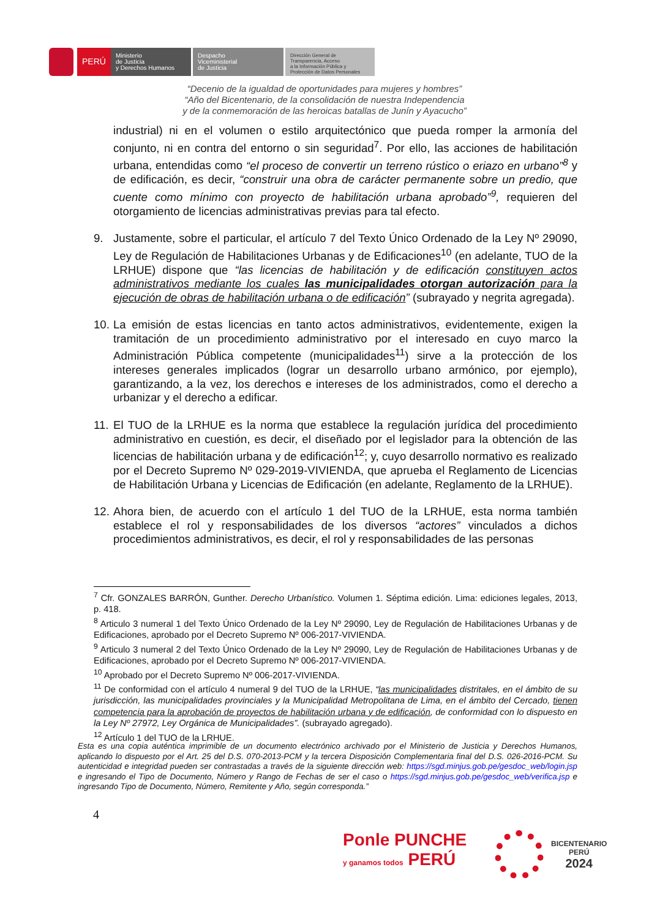PERÚ
Ministerio
de Justicia
y Derechos Humanos
Despacho
Viceministerial
de Justicia
Dirección General de
Transparencia, Acceso
a la Información Pública y
Protección de Datos Personales
“Decenio de la igualdad de oportunidades para mujeres y hombres”
“Año del Bicentenario, de la consolidación de nuestra Independencia
y de la conmemoración de las heroicas batallas de Junín y Ayacucho”
industrial) ni en el volumen o estilo arquitectónico que pueda romper la armonía del conjunto, ni en contra del entorno o sin seguridad<sup>7</sup>. Por ello, las acciones de habilitación urbana, entendidas como “el proceso de convertir un terreno rústico o eriazo en urbano”<sup>8</sup> y de edificación, es decir, “construir una obra de carácter permanente sobre un predio, que cuente como mínimo con proyecto de habilitación urbana aprobado”<sup>9</sup>, requieren del otorgamiento de licencias administrativas previas para tal efecto.
9. Justamente, sobre el particular, el artículo 7 del Texto Único Ordenado de la Ley Nº 29090, Ley de Regulación de Habilitaciones Urbanas y de Edificaciones<sup>10</sup> (en adelante, TUO de la LRHUE) dispone que “las licencias de habilitación y de edificación constituyen actos administrativos mediante los cuales las municipalidades otorgan autorización para la ejecución de obras de habilitación urbana o de edificación” (subrayado y negrita agregada).
10.
La emisión de estas licencias en tanto actos administrativos, evidentemente, exigen la tramitación de un procedimiento administrativo por el interesado en cuyo marco la Administración Pública competente (municipalidades<sup>11</sup>) sirve a la protección de los intereses generales implicados (lograr un desarrollo urbano armónico, por ejemplo), garantizando, a la vez, los derechos e intereses de los administrados, como el derecho a urbanizar y el derecho a edificar.
11.
El TUO de la LRHUE es la norma que establece la regulación jurídica del procedimiento administrativo en cuestión, es decir, el diseñado por el legislador para la obtención de las licencias de habilitación urbana y de edificación<sup>12</sup>; y, cuyo desarrollo normativo es realizado por el Decreto Supremo Nº 029-2019-VIVIENDA, que aprueba el Reglamento de Licencias de Habilitación Urbana y Licencias de Edificación (en adelante, Reglamento de la LRHUE).
12.
Ahora bien, de acuerdo con el artículo 1 del TUO de la LRHUE, esta norma también establece el rol y responsabilidades de los diversos “actores” vinculados a dichos procedimientos administrativos, es decir, el rol y responsabilidades de las personas
<sup>7</sup> Cfr. GONZALES BARRÓN, Gunther. Derecho Urbanístico. Volumen 1. Séptima edición. Lima: ediciones legales, 2013, p. 418.
<sup>8</sup> Articulo 3 numeral 1 del Texto Único Ordenado de la Ley Nº 29090, Ley de Regulación de Habilitaciones Urbanas y de Edificaciones, aprobado por el Decreto Supremo Nº 006-2017-VIVIENDA.
<sup>9</sup> Articulo 3 numeral 2 del Texto Único Ordenado de la Ley Nº 29090, Ley de Regulación de Habilitaciones Urbanas y de Edificaciones, aprobado por el Decreto Supremo Nº 006-2017-VIVIENDA.
<sup>10</sup> Aprobado por el Decreto Supremo Nº 006-2017-VIVIENDA.
<sup>11</sup> De conformidad con el artículo 4 numeral 9 del TUO de la LRHUE, “las municipalidades distritales, en el ámbito de su jurisdicción, las municipalidades provinciales y la Municipalidad Metropolitana de Lima, en el ámbito del Cercado, tienen competencia para la aprobación de proyectos de habilitación urbana y de edificación, de conformidad con lo dispuesto en la Ley Nº 27972, Ley Orgánica de Municipalidades”. (subrayado agregado).
<sup>12</sup> Artículo 1 del TUO de la LRHUE.
Esta es una copia auténtica imprimible de un documento electrónico archivado por el Ministerio de Justicia y Derechos Humanos, aplicando lo dispuesto por el Art. 25 del D.S. 070-2013-PCM y la tercera Disposición Complementaria final del D.S. 026-2016-PCM. Su autenticidad e integridad pueden ser contrastadas a través de la siguiente dirección web: https://sgd.minjus.gob.pe/gesdoc_web/login.jsp e ingresando el Tipo de Documento, Número y Rango de Fechas de ser el caso o https://sgd.minjus.gob.pe/gesdoc_web/verifica.jsp e ingresando Tipo de Documento, Número, Remitente y Año, según corresponda.”
4
Ponle PUNCHE
y ganamos todos PERÚ
BICENTENARIO
PERÚ
2024